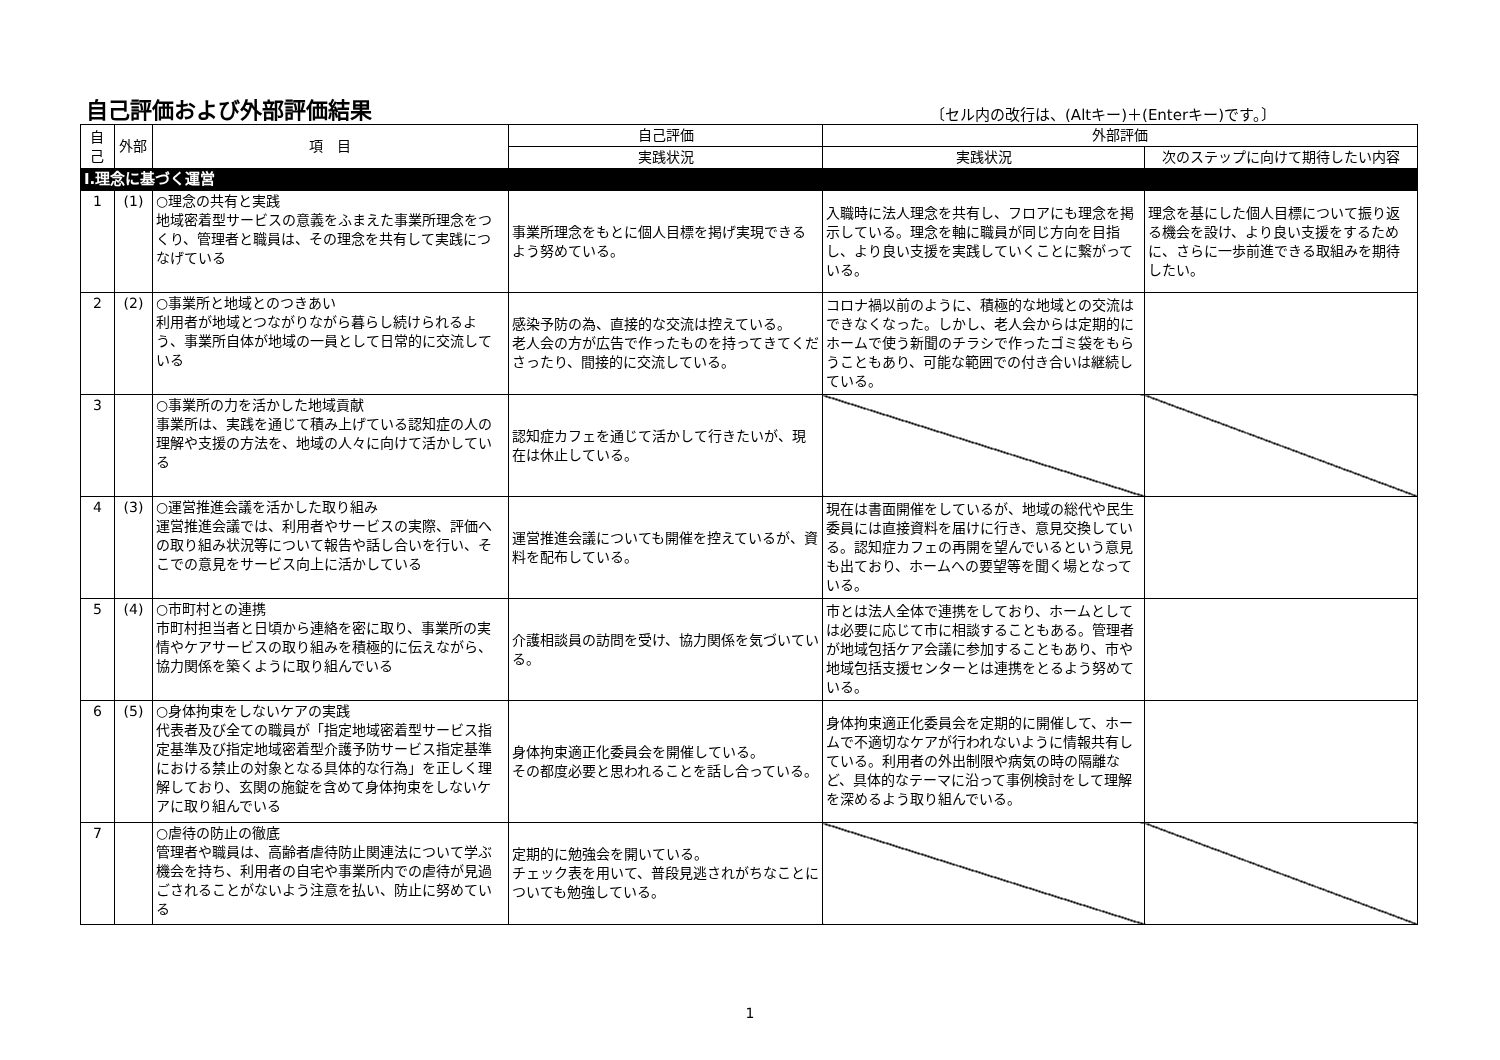自己評価および外部評価結果
〔セル内の改行は、(Altキー)＋(Enterキー)です。〕
| 自己 | 外部 | 項 目 | 自己評価 | 外部評価 | |
| --- | --- | --- | --- | --- | --- |
| | | | 実践状況 | 実践状況 | 次のステップに向けて期待したい内容 |
| Ⅰ.理念に基づく運営 | | | | | |
| 1 | (1) | ○理念の共有と実践 地域密着型サービスの意義をふまえた事業所理念をつくり、管理者と職員は、その理念を共有して実践につなげている | 事業所理念をもとに個人目標を掲げ実現できるよう努めている。 | 入職時に法人理念を共有し、フロアにも理念を掲示している。理念を軸に職員が同じ方向を目指し、より良い支援を実践していくことに繋がっている。 | 理念を基にした個人目標について振り返る機会を設け、より良い支援をするために、さらに一歩前進できる取組みを期待したい。 |
| 2 | (2) | ○事業所と地域とのつきあい 利用者が地域とつながりながら暮らし続けられるよう、事業所自体が地域の一員として日常的に交流している | 感染予防の為、直接的な交流は控えている。 老人会の方が広告で作ったものを持ってきてくださったり、間接的に交流している。 | コロナ禍以前のように、積極的な地域との交流はできなくなった。しかし、老人会からは定期的にホームで使う新聞のチラシで作ったゴミ袋をもらうこともあり、可能な範囲での付き合いは継続している。 | |
| 3 | | ○事業所の力を活かした地域貢献 事業所は、実践を通じて積み上げている認知症の人の理解や支援の方法を、地域の人々に向けて活かしている | 認知症カフェを通じて活かして行きたいが、現在は休止している。 | | |
| 4 | (3) | ○運営推進会議を活かした取り組み 運営推進会議では、利用者やサービスの実際、評価への取り組み状況等について報告や話し合いを行い、そこでの意見をサービス向上に活かしている | 運営推進会議についても開催を控えているが、資料を配布している。 | 現在は書面開催をしているが、地域の総代や民生委員には直接資料を届けに行き、意見交換している。認知症カフェの再開を望んでいるという意見も出ており、ホームへの要望等を聞く場となっている。 | |
| 5 | (4) | ○市町村との連携 市町村担当者と日頃から連絡を密に取り、事業所の実情やケアサービスの取り組みを積極的に伝えながら、協力関係を築くように取り組んでいる | 介護相談員の訪問を受け、協力関係を気づいている。 | 市とは法人全体で連携をしており、ホームとしては必要に応じて市に相談することもある。管理者が地域包括ケア会議に参加することもあり、市や地域包括支援センターとは連携をとるよう努めている。 | |
| 6 | (5) | ○身体拘束をしないケアの実践 代表者及び全ての職員が「指定地域密着型サービス指定基準及び指定地域密着型介護予防サービス指定基準における禁止の対象となる具体的な行為」を正しく理解しており、玄関の施錠を含めて身体拘束をしないケアに取り組んでいる | 身体拘束適正化委員会を開催している。 その都度必要と思われることを話し合っている。 | 身体拘束適正化委員会を定期的に開催して、ホームで不適切なケアが行われないように情報共有している。利用者の外出制限や病気の時の隔離など、具体的なテーマに沿って事例検討をして理解を深めるよう取り組んでいる。 | |
| 7 | | ○虐待の防止の徹底 管理者や職員は、高齢者虐待防止関連法について学ぶ機会を持ち、利用者の自宅や事業所内での虐待が見過ごされることがないよう注意を払い、防止に努めている | 定期的に勉強会を開いている。 チェック表を用いて、普段見逃されがちなことについても勉強している。 | | |
1